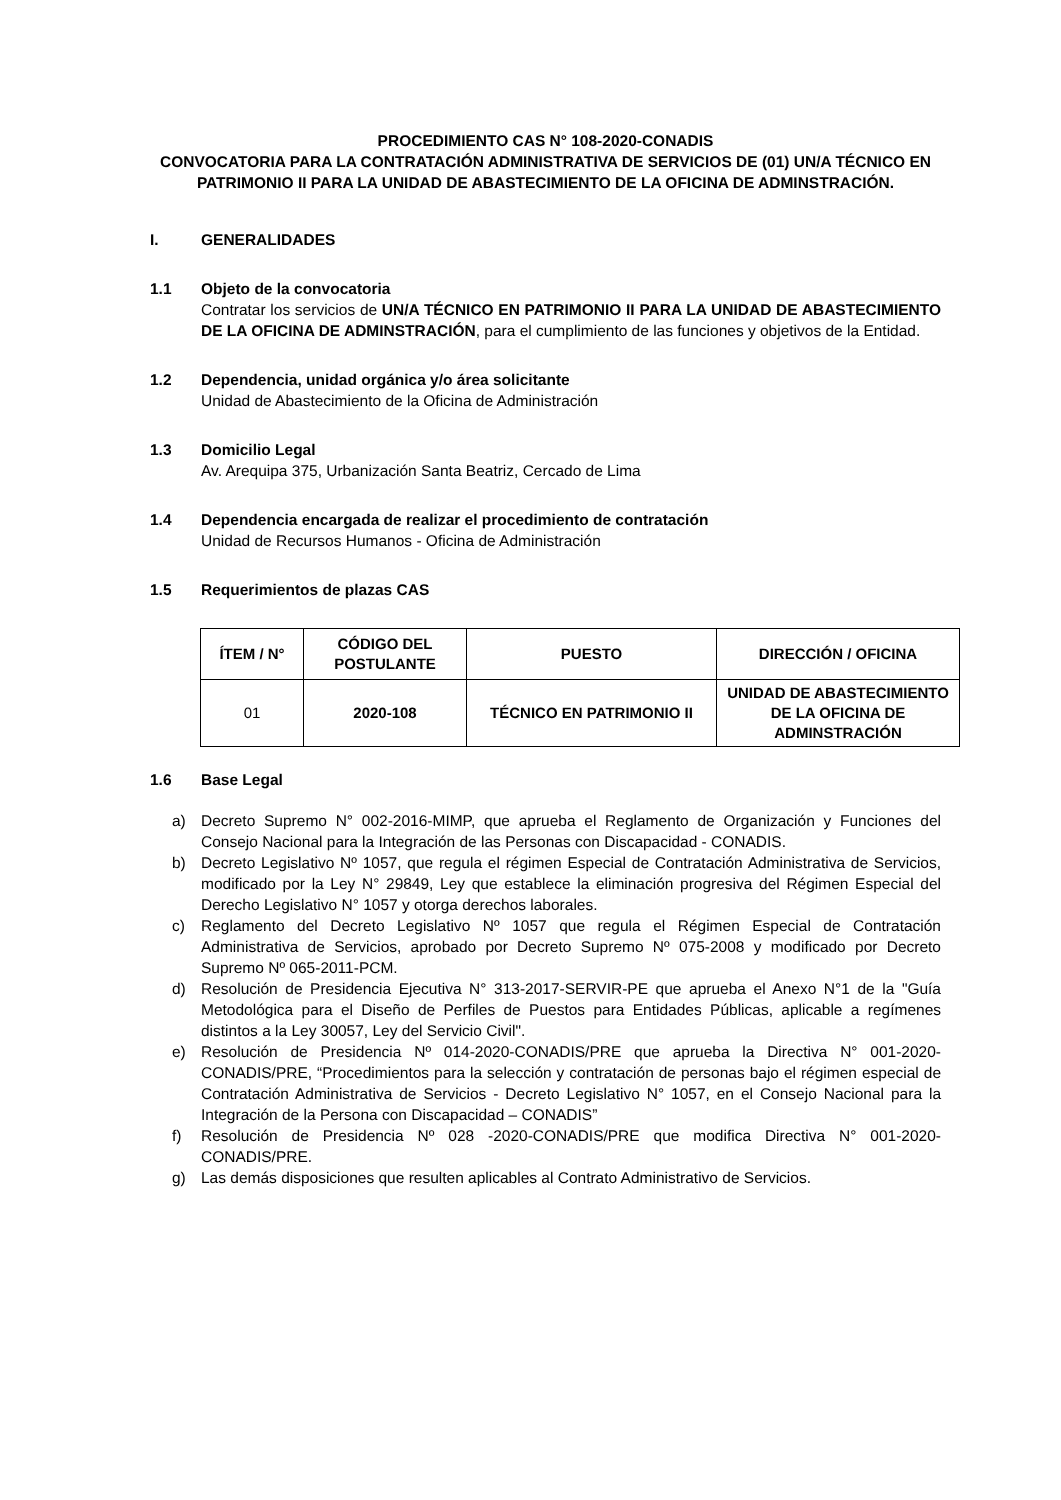PROCEDIMIENTO CAS N° 108-2020-CONADIS
CONVOCATORIA PARA LA CONTRATACIÓN ADMINISTRATIVA DE SERVICIOS DE (01) UN/A TÉCNICO EN PATRIMONIO II PARA LA UNIDAD DE ABASTECIMIENTO DE LA OFICINA DE ADMINSTRACIÓN.
I. GENERALIDADES
1.1 Objeto de la convocatoria
Contratar los servicios de UN/A TÉCNICO EN PATRIMONIO II PARA LA UNIDAD DE ABASTECIMIENTO DE LA OFICINA DE ADMINSTRACIÓN, para el cumplimiento de las funciones y objetivos de la Entidad.
1.2 Dependencia, unidad orgánica y/o área solicitante
Unidad de Abastecimiento de la Oficina de Administración
1.3 Domicilio Legal
Av. Arequipa 375, Urbanización Santa Beatriz, Cercado de Lima
1.4 Dependencia encargada de realizar el procedimiento de contratación
Unidad de Recursos Humanos - Oficina de Administración
1.5 Requerimientos de plazas CAS
| ÍTEM / N° | CÓDIGO DEL POSTULANTE | PUESTO | DIRECCIÓN / OFICINA |
| --- | --- | --- | --- |
| 01 | 2020-108 | TÉCNICO EN PATRIMONIO II | UNIDAD DE ABASTECIMIENTO DE LA OFICINA DE ADMINSTRACIÓN |
1.6 Base Legal
a) Decreto Supremo N° 002-2016-MIMP, que aprueba el Reglamento de Organización y Funciones del Consejo Nacional para la Integración de las Personas con Discapacidad - CONADIS.
b) Decreto Legislativo Nº 1057, que regula el régimen Especial de Contratación Administrativa de Servicios, modificado por la Ley N° 29849, Ley que establece la eliminación progresiva del Régimen Especial del Derecho Legislativo N° 1057 y otorga derechos laborales.
c) Reglamento del Decreto Legislativo Nº 1057 que regula el Régimen Especial de Contratación Administrativa de Servicios, aprobado por Decreto Supremo Nº 075-2008 y modificado por Decreto Supremo Nº 065-2011-PCM.
d) Resolución de Presidencia Ejecutiva N° 313-2017-SERVIR-PE que aprueba el Anexo N°1 de la "Guía Metodológica para el Diseño de Perfiles de Puestos para Entidades Públicas, aplicable a regímenes distintos a la Ley 30057, Ley del Servicio Civil".
e) Resolución de Presidencia Nº 014-2020-CONADIS/PRE que aprueba la Directiva N° 001-2020-CONADIS/PRE, “Procedimientos para la selección y contratación de personas bajo el régimen especial de Contratación Administrativa de Servicios - Decreto Legislativo N° 1057, en el Consejo Nacional para la Integración de la Persona con Discapacidad – CONADIS”
f) Resolución de Presidencia Nº 028 -2020-CONADIS/PRE que modifica Directiva N° 001-2020-CONADIS/PRE.
g) Las demás disposiciones que resulten aplicables al Contrato Administrativo de Servicios.